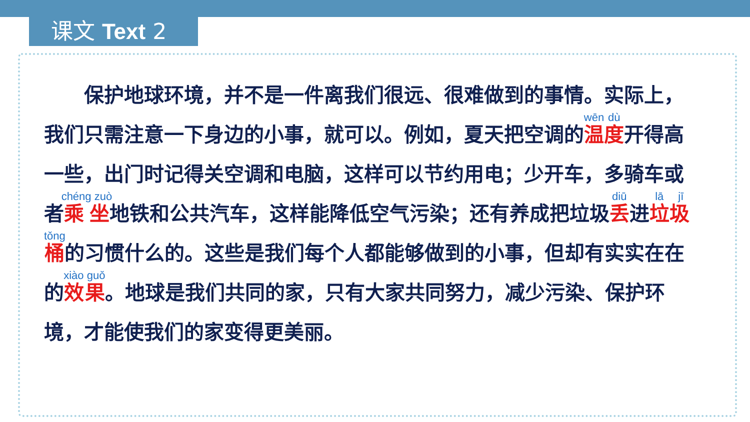课文 Text 2
　　保护地球环境，并不是一件离我们很远、很难做到的事情。实际上，我们只需注意一下身边的小事，就可以。例如，夏天把空调的温度开得高一些，出门时记得关空调和电脑，这样可以节约用电；少开车，多骑车或者乘坐地铁和公共汽车，这样能降低空气污染；还有养成把垃圾丢进垃圾桶的习惯什么的。这些是我们每个人都能够做到的小事，但却有实实在在的效果。地球是我们共同的家，只有大家共同努力，减少污染、保护环境，才能使我们的家变得更美丽。